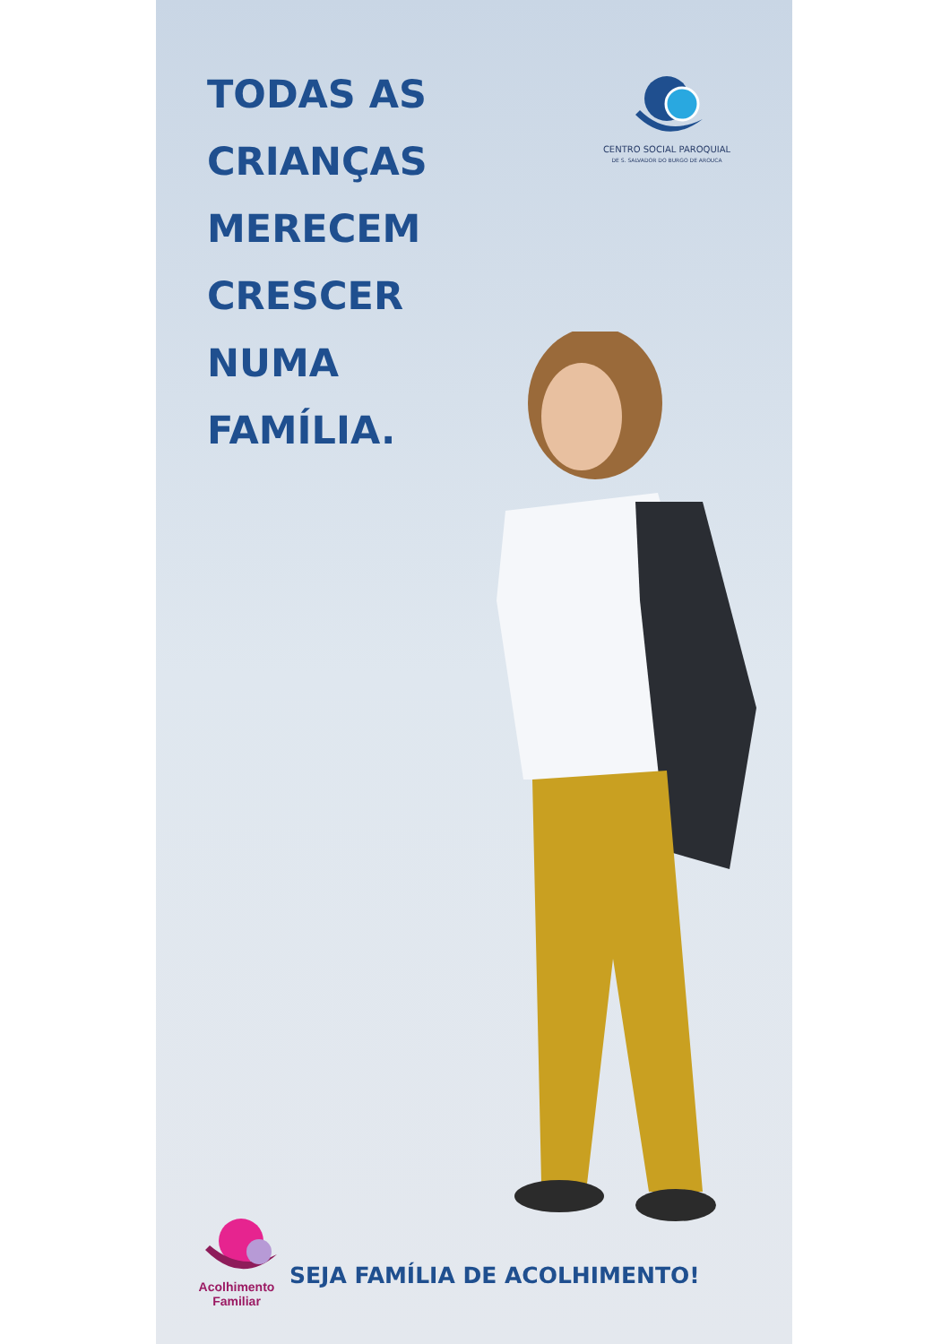TODAS AS
CRIANÇAS
MERECEM
CRESCER
NUMA
FAMÍLIA.
CENTRO SOCIAL PAROQUIAL
DE S. SALVADOR DO BURGO DE AROUCA
Acolhimento
Familiar
SEJA FAMÍLIA DE ACOLHIMENTO!